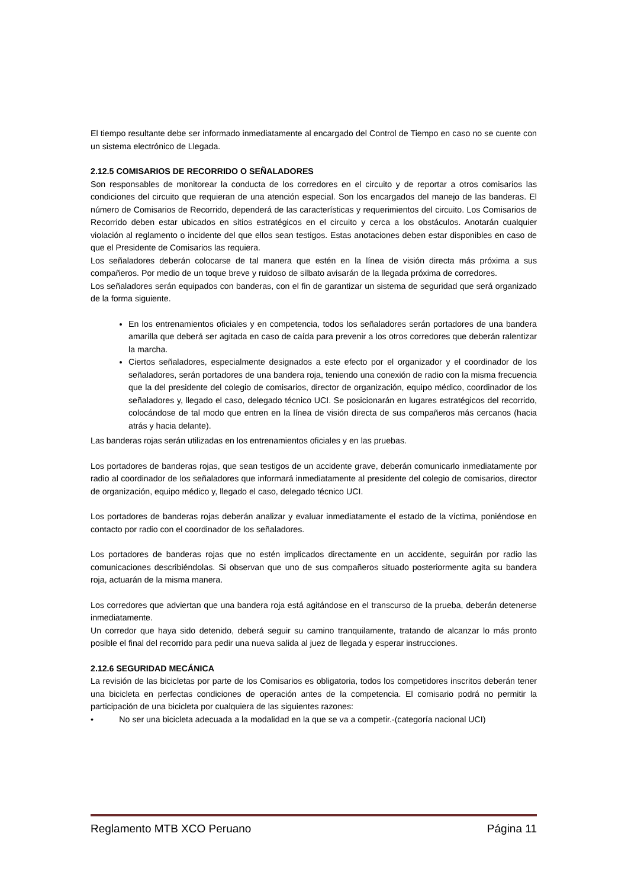El tiempo resultante debe ser informado inmediatamente al encargado del Control de Tiempo en caso no se cuente con un sistema electrónico de Llegada.
2.12.5 COMISARIOS DE RECORRIDO O SEÑALADORES
Son responsables de monitorear la conducta de los corredores en el circuito y de reportar a otros comisarios las condiciones del circuito que requieran de una atención especial. Son los encargados del manejo de las banderas. El número de Comisarios de Recorrido, dependerá de las características y requerimientos del circuito. Los Comisarios de Recorrido deben estar ubicados en sitios estratégicos en el circuito y cerca a los obstáculos. Anotarán cualquier violación al reglamento o incidente del que ellos sean testigos. Estas anotaciones deben estar disponibles en caso de que el Presidente de Comisarios las requiera.
Los señaladores deberán colocarse de tal manera que estén en la línea de visión directa más próxima a sus compañeros. Por medio de un toque breve y ruidoso de silbato avisarán de la llegada próxima de corredores.
Los señaladores serán equipados con banderas, con el fin de garantizar un sistema de seguridad que será organizado de la forma siguiente.
En los entrenamientos oficiales y en competencia, todos los señaladores serán portadores de una bandera amarilla que deberá ser agitada en caso de caída para prevenir a los otros corredores que deberán ralentizar la marcha.
Ciertos señaladores, especialmente designados a este efecto por el organizador y el coordinador de los señaladores, serán portadores de una bandera roja, teniendo una conexión de radio con la misma frecuencia que la del presidente del colegio de comisarios, director de organización, equipo médico, coordinador de los señaladores y, llegado el caso, delegado técnico UCI. Se posicionarán en lugares estratégicos del recorrido, colocándose de tal modo que entren en la línea de visión directa de sus compañeros más cercanos (hacia atrás y hacia delante).
Las banderas rojas serán utilizadas en los entrenamientos oficiales y en las pruebas.
Los portadores de banderas rojas, que sean testigos de un accidente grave, deberán comunicarlo inmediatamente por radio al coordinador de los señaladores que informará inmediatamente al presidente del colegio de comisarios, director de organización, equipo médico y, llegado el caso, delegado técnico UCI.
Los portadores de banderas rojas deberán analizar y evaluar inmediatamente el estado de la víctima, poniéndose en contacto por radio con el coordinador de los señaladores.
Los portadores de banderas rojas que no estén implicados directamente en un accidente, seguirán por radio las comunicaciones describiéndolas. Si observan que uno de sus compañeros situado posteriormente agita su bandera roja, actuarán de la misma manera.
Los corredores que adviertan que una bandera roja está agitándose en el transcurso de la prueba, deberán detenerse inmediatamente.
Un corredor que haya sido detenido, deberá seguir su camino tranquilamente, tratando de alcanzar lo más pronto posible el final del recorrido para pedir una nueva salida al juez de llegada y esperar instrucciones.
2.12.6 SEGURIDAD MECÁNICA
La revisión de las bicicletas por parte de los Comisarios es obligatoria, todos los competidores inscritos deberán tener una bicicleta en perfectas condiciones de operación antes de la competencia. El comisario podrá no permitir la participación de una bicicleta por cualquiera de las siguientes razones:
• No ser una bicicleta adecuada a la modalidad en la que se va a competir.-(categoría nacional UCI)
Reglamento MTB XCO Peruano Página 11